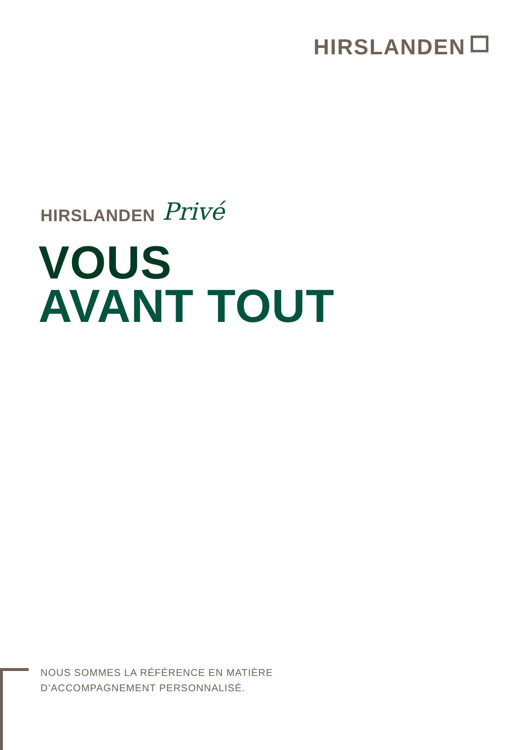HIRSLANDEN
HIRSLANDEN Privé
VOUS
AVANT TOUT
NOUS SOMMES LA RÉFÉRENCE EN MATIÈRE
D’ACCOMPAGNEMENT PERSONNALISÉ.